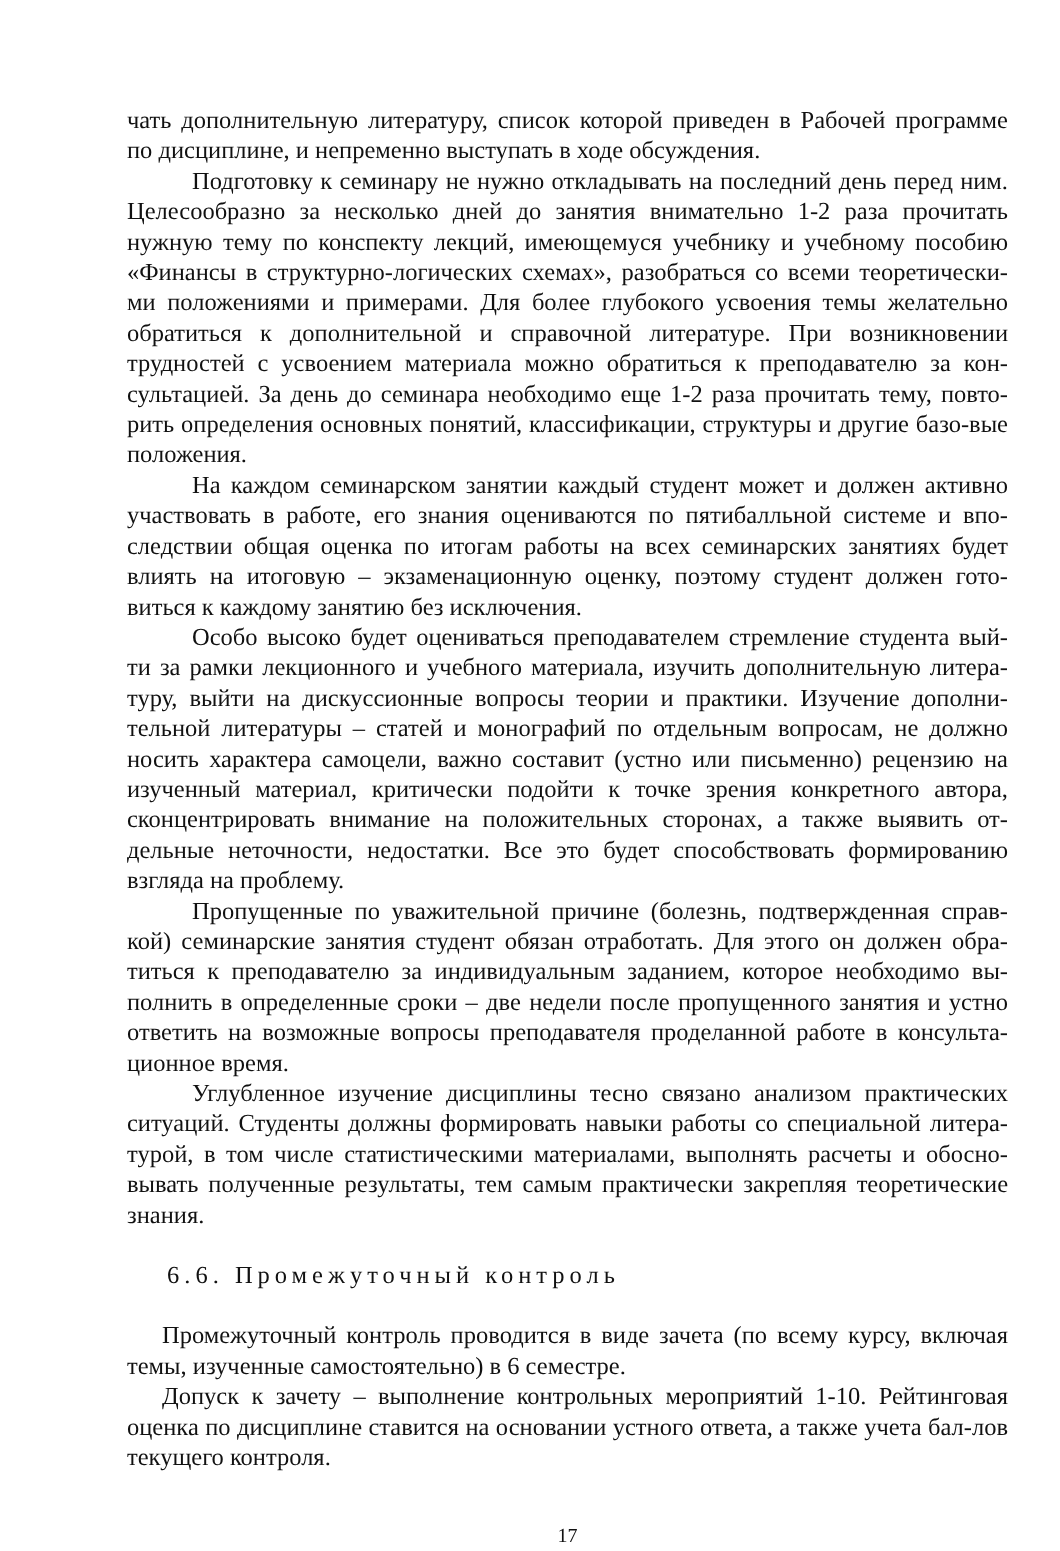чать дополнительную литературу, список которой приведен в Рабочей программе по дисциплине, и непременно выступать в ходе обсуждения.
Подготовку к семинару не нужно откладывать на последний день перед ним. Целесообразно за несколько дней до занятия внимательно 1-2 раза прочитать нужную тему по конспекту лекций, имеющемуся учебнику и учебному пособию «Финансы в структурно-логических схемах», разобраться со всеми теоретически-ми положениями и примерами. Для более глубокого усвоения темы желательно обратиться к дополнительной и справочной литературе. При возникновении трудностей с усвоением материала можно обратиться к преподавателю за кон-сультацией. За день до семинара необходимо еще 1-2 раза прочитать тему, повто-рить определения основных понятий, классификации, структуры и другие базо-вые положения.
На каждом семинарском занятии каждый студент может и должен активно участвовать в работе, его знания оцениваются по пятибалльной системе и впо-следствии общая оценка по итогам работы на всех семинарских занятиях будет влиять на итоговую – экзаменационную оценку, поэтому студент должен гото-виться к каждому занятию без исключения.
Особо высоко будет оцениваться преподавателем стремление студента вый-ти за рамки лекционного и учебного материала, изучить дополнительную литера-туру, выйти на дискуссионные вопросы теории и практики. Изучение дополни-тельной литературы – статей и монографий по отдельным вопросам, не должно носить характера самоцели, важно составит (устно или письменно) рецензию на изученный материал, критически подойти к точке зрения конкретного автора, сконцентрировать внимание на положительных сторонах, а также выявить от-дельные неточности, недостатки. Все это будет способствовать формированию взгляда на проблему.
Пропущенные по уважительной причине (болезнь, подтвержденная справ-кой) семинарские занятия студент обязан отработать. Для этого он должен обра-титься к преподавателю за индивидуальным заданием, которое необходимо вы-полнить в определенные сроки – две недели после пропущенного занятия и устно ответить на возможные вопросы преподавателя проделанной работе в консульта-ционное время.
Углубленное изучение дисциплины тесно связано анализом практических ситуаций. Студенты должны формировать навыки работы со специальной литера-турой, в том числе статистическими материалами, выполнять расчеты и обосно-вывать полученные результаты, тем самым практически закрепляя теоретические знания.
6.6. Промежуточный контроль
Промежуточный контроль проводится в виде зачета (по всему курсу, включая темы, изученные самостоятельно) в 6 семестре.
Допуск к зачету – выполнение контрольных мероприятий 1-10. Рейтинговая оценка по дисциплине ставится на основании устного ответа, а также учета бал-лов текущего контроля.
17